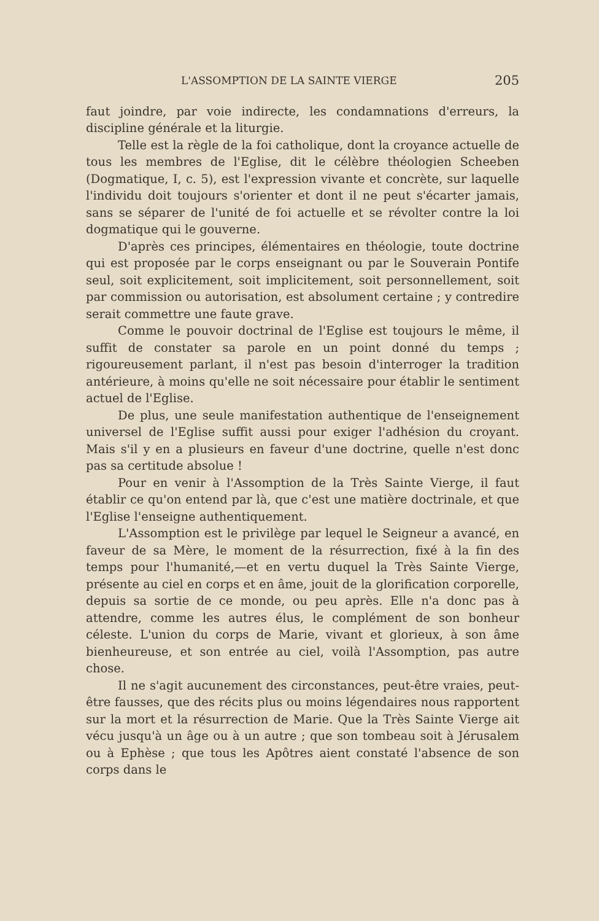L'ASSOMPTION DE LA SAINTE VIERGE 205
faut joindre, par voie indirecte, les condamnations d'erreurs, la discipline générale et la liturgie.
Telle est la règle de la foi catholique, dont la croyance actuelle de tous les membres de l'Eglise, dit le célèbre théologien Scheeben (Dogmatique, I, c. 5), est l'expression vivante et concrète, sur laquelle l'individu doit toujours s'orienter et dont il ne peut s'écarter jamais, sans se séparer de l'unité de foi actuelle et se révolter contre la loi dogmatique qui le gouverne.
D'après ces principes, élémentaires en théologie, toute doctrine qui est proposée par le corps enseignant ou par le Souverain Pontife seul, soit explicitement, soit implicitement, soit personnellement, soit par commission ou autorisation, est absolument certaine ; y contredire serait commettre une faute grave.
Comme le pouvoir doctrinal de l'Eglise est toujours le même, il suffit de constater sa parole en un point donné du temps ; rigoureusement parlant, il n'est pas besoin d'interroger la tradition antérieure, à moins qu'elle ne soit nécessaire pour établir le sentiment actuel de l'Eglise.
De plus, une seule manifestation authentique de l'enseignement universel de l'Eglise suffit aussi pour exiger l'adhésion du croyant. Mais s'il y en a plusieurs en faveur d'une doctrine, quelle n'est donc pas sa certitude absolue !
Pour en venir à l'Assomption de la Très Sainte Vierge, il faut établir ce qu'on entend par là, que c'est une matière doctrinale, et que l'Eglise l'enseigne authentiquement.
L'Assomption est le privilège par lequel le Seigneur a avancé, en faveur de sa Mère, le moment de la résurrection, fixé à la fin des temps pour l'humanité,—et en vertu duquel la Très Sainte Vierge, présente au ciel en corps et en âme, jouit de la glorification corporelle, depuis sa sortie de ce monde, ou peu après. Elle n'a donc pas à attendre, comme les autres élus, le complément de son bonheur céleste. L'union du corps de Marie, vivant et glorieux, à son âme bienheureuse, et son entrée au ciel, voilà l'Assomption, pas autre chose.
Il ne s'agit aucunement des circonstances, peut-être vraies, peut-être fausses, que des récits plus ou moins légendaires nous rapportent sur la mort et la résurrection de Marie. Que la Très Sainte Vierge ait vécu jusqu'à un âge ou à un autre ; que son tombeau soit à Jérusalem ou à Ephèse ; que tous les Apôtres aient constaté l'absence de son corps dans le